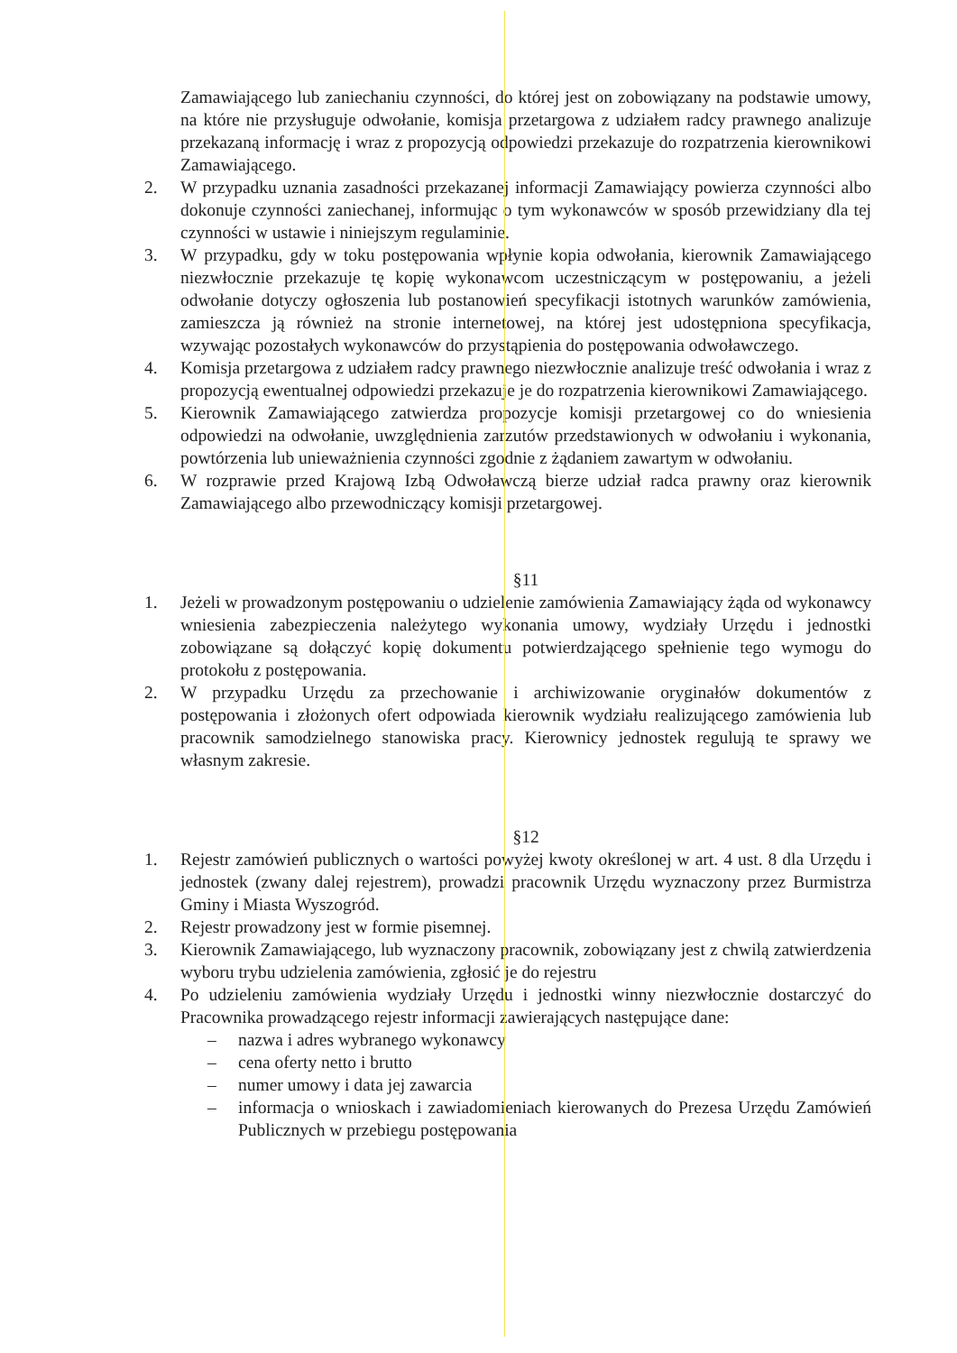Zamawiającego lub zaniechaniu czynności, do której jest on zobowiązany na podstawie umowy, na które nie przysługuje odwołanie, komisja przetargowa z udziałem radcy prawnego analizuje przekazaną informację i wraz z propozycją odpowiedzi przekazuje do rozpatrzenia kierownikowi Zamawiającego.
2. W przypadku uznania zasadności przekazanej informacji Zamawiający powierza czynności albo dokonuje czynności zaniechanej, informując o tym wykonawców w sposób przewidziany dla tej czynności w ustawie i niniejszym regulaminie.
3. W przypadku, gdy w toku postępowania wpłynie kopia odwołania, kierownik Zamawiającego niezwłocznie przekazuje tę kopię wykonawcom uczestniczącym w postępowaniu, a jeżeli odwołanie dotyczy ogłoszenia lub postanowień specyfikacji istotnych warunków zamówienia, zamieszcza ją również na stronie internetowej, na której jest udostępniona specyfikacja, wzywając pozostałych wykonawców do przystąpienia do postępowania odwoławczego.
4. Komisja przetargowa z udziałem radcy prawnego niezwłocznie analizuje treść odwołania i wraz z propozycją ewentualnej odpowiedzi przekazuje je do rozpatrzenia kierownikowi Zamawiającego.
5. Kierownik Zamawiającego zatwierdza propozycje komisji przetargowej co do wniesienia odpowiedzi na odwołanie, uwzględnienia zarzutów przedstawionych w odwołaniu i wykonania, powtórzenia lub unieważnienia czynności zgodnie z żądaniem zawartym w odwołaniu.
6. W rozprawie przed Krajową Izbą Odwoławczą bierze udział radca prawny oraz kierownik Zamawiającego albo przewodniczący komisji przetargowej.
§11
1. Jeżeli w prowadzonym postępowaniu o udzielenie zamówienia Zamawiający żąda od wykonawcy wniesienia zabezpieczenia należytego wykonania umowy, wydziały Urzędu i jednostki zobowiązane są dołączyć kopię dokumentu potwierdzającego spełnienie tego wymogu do protokołu z postępowania.
2. W przypadku Urzędu za przechowanie i archiwizowanie oryginałów dokumentów z postępowania i złożonych ofert odpowiada kierownik wydziału realizującego zamówienia lub pracownik samodzielnego stanowiska pracy. Kierownicy jednostek regulują te sprawy we własnym zakresie.
§12
1. Rejestr zamówień publicznych o wartości powyżej kwoty określonej w art. 4 ust. 8 dla Urzędu i jednostek (zwany dalej rejestrem), prowadzi pracownik Urzędu wyznaczony przez Burmistrza Gminy i Miasta Wyszogród.
2. Rejestr prowadzony jest w formie pisemnej.
3. Kierownik Zamawiającego, lub wyznaczony pracownik, zobowiązany jest z chwilą zatwierdzenia wyboru trybu udzielenia zamówienia, zgłosić je do rejestru
4. Po udzieleniu zamówienia wydziały Urzędu i jednostki winny niezwłocznie dostarczyć do Pracownika prowadzącego rejestr informacji zawierających następujące dane:
– nazwa i adres wybranego wykonawcy
– cena oferty netto i brutto
– numer umowy i data jej zawarcia
– informacja o wnioskach i zawiadomieniach kierowanych do Prezesa Urzędu Zamówień Publicznych w przebiegu postępowania